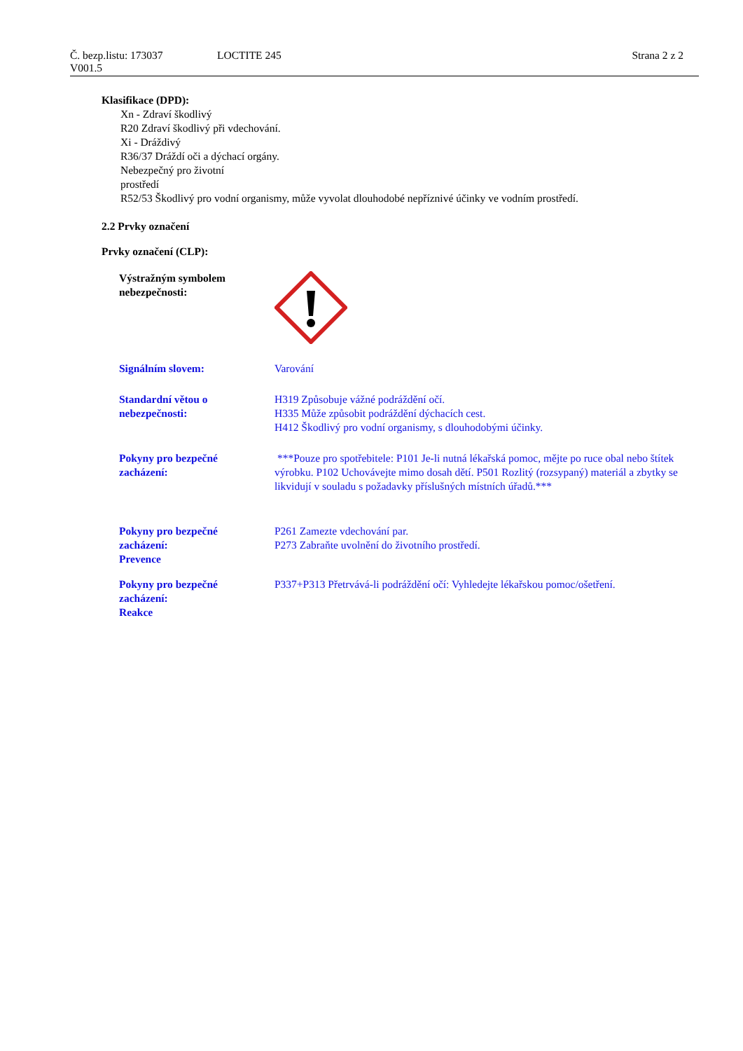Č. bezp.listu: 173037 LOCTITE 245 Strana 2 z 2
V001.5
Klasifikace (DPD):
Xn - Zdraví škodlivý
R20 Zdraví škodlivý při vdechování.
Xi - Dráždivý
R36/37 Dráždí oči a dýchací orgány.
Nebezpečný pro životní
prostředí
R52/53 Škodlivý pro vodní organismy, může vyvolat dlouhodobé nepříznivé účinky ve vodním prostředí.
2.2 Prvky označení
Prvky označení (CLP):
Výstražným symbolem
nebezpečnosti:
Signálním slovem: Varování
Standardní větou o
nebezpečnosti:
H319 Způsobuje vážné podráždění očí.
H335 Může způsobit podráždění dýchacích cest.
H412 Škodlivý pro vodní organismy, s dlouhodobými účinky.
Pokyny pro bezpečné
zacházení:
***Pouze pro spotřebitele: P101 Je-li nutná lékařská pomoc, mějte po ruce obal nebo štítek výrobku. P102 Uchovávejte mimo dosah dětí. P501 Rozlitý (rozsypaný) materiál a zbytky se likvidují v souladu s požadavky příslušných místních úřadů.***
Pokyny pro bezpečné
zacházení:
Prevence
P261 Zamezte vdechování par.
P273 Zabraňte uvolnění do životního prostředí.
Pokyny pro bezpečné
zacházení:
Reakce
P337+P313 Přetrvává-li podráždění očí: Vyhledejte lékařskou pomoc/ošetření.